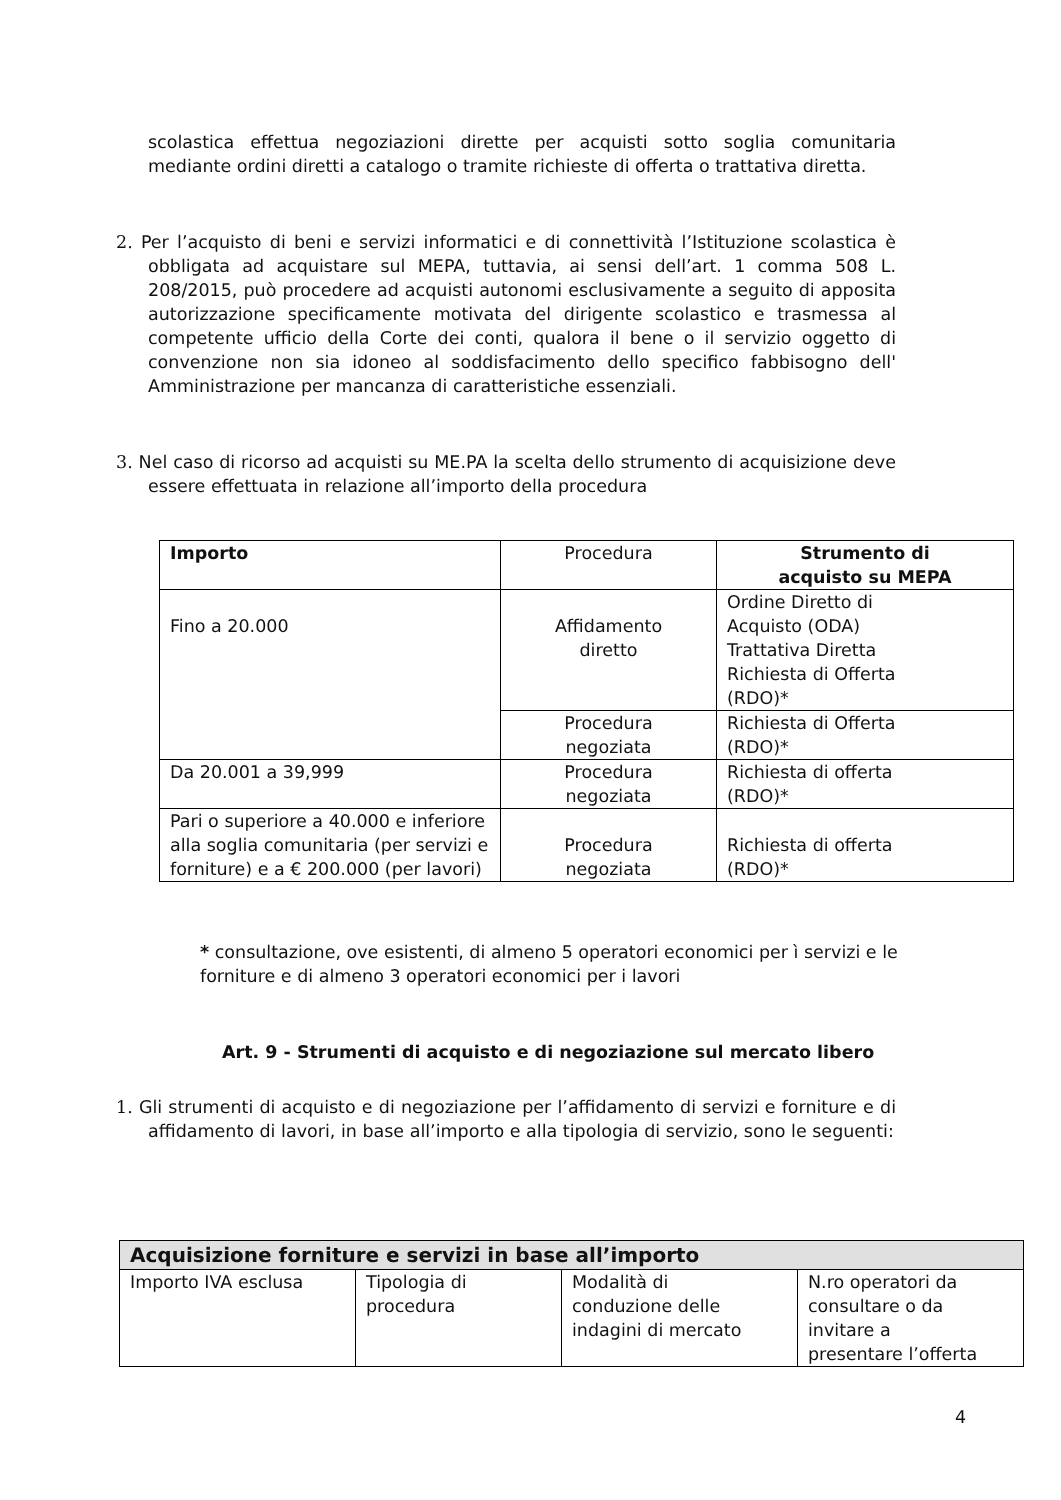scolastica effettua negoziazioni dirette per acquisti sotto soglia comunitaria mediante ordini diretti a catalogo o tramite richieste di offerta o trattativa diretta.
2. Per l’acquisto di beni e servizi informatici e di connettività l’Istituzione scolastica è obbligata ad acquistare sul MEPA, tuttavia, ai sensi dell’art. 1 comma 508 L. 208/2015, può procedere ad acquisti autonomi esclusivamente a seguito di apposita autorizzazione specificamente motivata del dirigente scolastico e trasmessa al competente ufficio della Corte dei conti, qualora il bene o il servizio oggetto di convenzione non sia idoneo al soddisfacimento dello specifico fabbisogno dell' Amministrazione per mancanza di caratteristiche essenziali.
3. Nel caso di ricorso ad acquisti su ME.PA la scelta dello strumento di acquisizione deve essere effettuata in relazione all’importo della procedura
| Importo | Procedura | Strumento di acquisto su MEPA |
| --- | --- | --- |
| Fino a 20.000 | Affidamento diretto | Ordine Diretto di Acquisto (ODA) Trattativa Diretta Richiesta di Offerta (RDO)* |
| | Procedura negoziata | Richiesta di Offerta (RDO)* |
| Da 20.001 a 39,999 | Procedura negoziata | Richiesta di offerta (RDO)* |
| Pari o superiore a 40.000 e inferiore alla soglia comunitaria (per servizi e forniture) e a € 200.000 (per lavori) | Procedura negoziata | Richiesta di offerta (RDO)* |
* consultazione, ove esistenti, di almeno 5 operatori economici per ì servizi e le forniture e di almeno 3 operatori economici per i lavori
Art. 9 - Strumenti di acquisto e di negoziazione sul mercato libero
1. Gli strumenti di acquisto e di negoziazione per l’affidamento di servizi e forniture e di affidamento di lavori, in base all’importo e alla tipologia di servizio, sono le seguenti:
| Acquisizione forniture e servizi in base all’importo | | | |
| --- | --- | --- | --- |
| Importo IVA esclusa | Tipologia di procedura | Modalità di conduzione delle indagini di mercato | N.ro operatori da consultare o da invitare a presentare l’offerta |
4